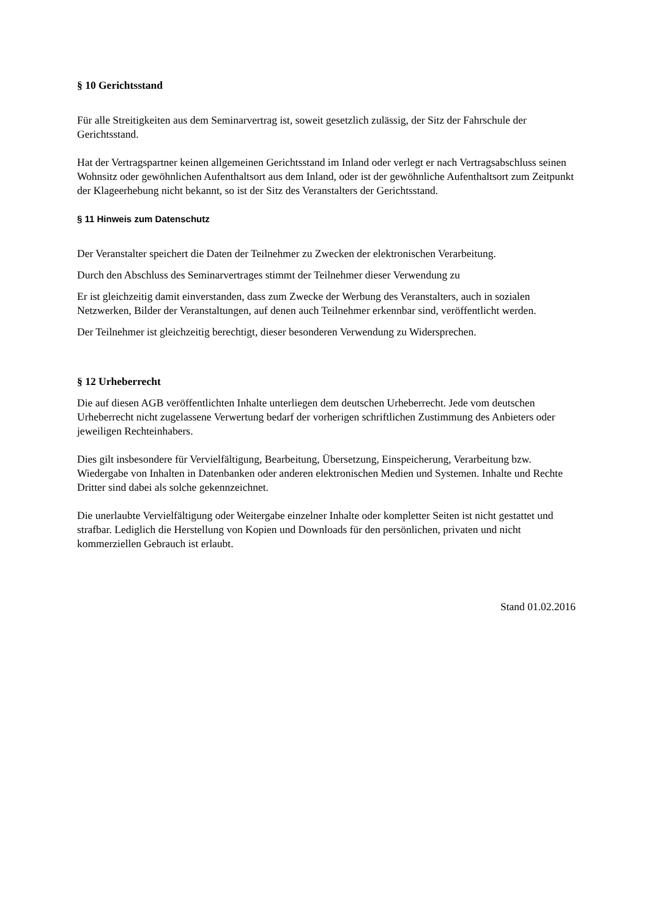§ 10 Gerichtsstand
Für alle Streitigkeiten aus dem Seminarvertrag ist, soweit gesetzlich zulässig, der Sitz der Fahrschule der Gerichtsstand.
Hat der Vertragspartner keinen allgemeinen Gerichtsstand im Inland oder verlegt er nach Vertragsabschluss seinen Wohnsitz oder gewöhnlichen Aufenthaltsort aus dem Inland, oder ist der gewöhnliche Aufenthaltsort zum Zeitpunkt der Klageerhebung nicht bekannt, so ist der Sitz des Veranstalters der Gerichtsstand.
§ 11 Hinweis zum Datenschutz
Der Veranstalter speichert die Daten der Teilnehmer zu Zwecken der elektronischen Verarbeitung.
Durch den Abschluss des Seminarvertrages stimmt der Teilnehmer dieser Verwendung zu
Er ist gleichzeitig damit einverstanden, dass zum Zwecke der Werbung des Veranstalters, auch in sozialen Netzwerken, Bilder der Veranstaltungen, auf denen auch Teilnehmer erkennbar sind, veröffentlicht werden.
Der Teilnehmer ist gleichzeitig berechtigt, dieser besonderen Verwendung zu Widersprechen.
§ 12 Urheberrecht
Die auf diesen AGB veröffentlichten Inhalte unterliegen dem deutschen Urheberrecht. Jede vom deutschen Urheberrecht nicht zugelassene Verwertung bedarf der vorherigen schriftlichen Zustimmung des Anbieters oder jeweiligen Rechteinhabers.
Dies gilt insbesondere für Vervielfältigung, Bearbeitung, Übersetzung, Einspeicherung, Verarbeitung bzw. Wiedergabe von Inhalten in Datenbanken oder anderen elektronischen Medien und Systemen. Inhalte und Rechte Dritter sind dabei als solche gekennzeichnet.
Die unerlaubte Vervielfältigung oder Weitergabe einzelner Inhalte oder kompletter Seiten ist nicht gestattet und strafbar. Lediglich die Herstellung von Kopien und Downloads für den persönlichen, privaten und nicht kommerziellen Gebrauch ist erlaubt.
Stand 01.02.2016